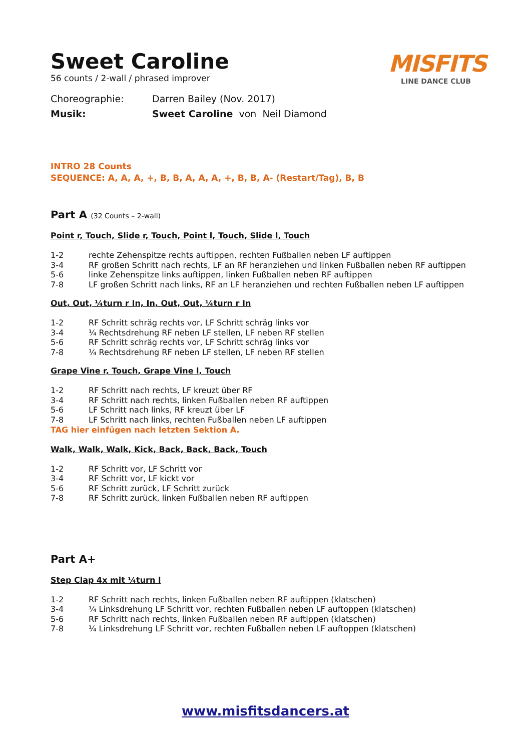MISFITS
LINE DANCE CLUB
Sweet Caroline
56 counts / 2-wall / phrased improver
Choreographie: Darren Bailey (Nov. 2017)
Musik: Sweet Caroline von Neil Diamond
INTRO 28 Counts
SEQUENCE: A, A, A, +, B, B, A, A, A, +, B, B, A- (Restart/Tag), B, B
Part A (32 Counts – 2-wall)
Point r, Touch, Slide r, Touch, Point l, Touch, Slide l, Touch
1-2 rechte Zehenspitze rechts auftippen, rechten Fußballen neben LF auftippen
3-4 RF großen Schritt nach rechts, LF an RF heranziehen und linken Fußballen neben RF auftippen
5-6 linke Zehenspitze links auftippen, linken Fußballen neben RF auftippen
7-8 LF großen Schritt nach links, RF an LF heranziehen und rechten Fußballen neben LF auftippen
Out, Out, ¼turn r In, In, Out, Out, ¼turn r In
1-2 RF Schritt schräg rechts vor, LF Schritt schräg links vor
3-4 ¼ Rechtsdrehung RF neben LF stellen, LF neben RF stellen
5-6 RF Schritt schräg rechts vor, LF Schritt schräg links vor
7-8 ¼ Rechtsdrehung RF neben LF stellen, LF neben RF stellen
Grape Vine r, Touch, Grape Vine l, Touch
1-2 RF Schritt nach rechts, LF kreuzt über RF
3-4 RF Schritt nach rechts, linken Fußballen neben RF auftippen
5-6 LF Schritt nach links, RF kreuzt über LF
7-8 LF Schritt nach links, rechten Fußballen neben LF auftippen
TAG hier einfügen nach letzten Sektion A.
Walk, Walk, Walk, Kick, Back, Back, Back, Touch
1-2 RF Schritt vor, LF Schritt vor
3-4 RF Schritt vor, LF kickt vor
5-6 RF Schritt zurück, LF Schritt zurück
7-8 RF Schritt zurück, linken Fußballen neben RF auftippen
Part A+
Step Clap 4x mit ¼turn l
1-2 RF Schritt nach rechts, linken Fußballen neben RF auftippen (klatschen)
3-4 ¼ Linksdrehung LF Schritt vor, rechten Fußballen neben LF auftoppen (klatschen)
5-6 RF Schritt nach rechts, linken Fußballen neben RF auftippen (klatschen)
7-8 ¼ Linksdrehung LF Schritt vor, rechten Fußballen neben LF auftoppen (klatschen)
www.misfitsdancers.at